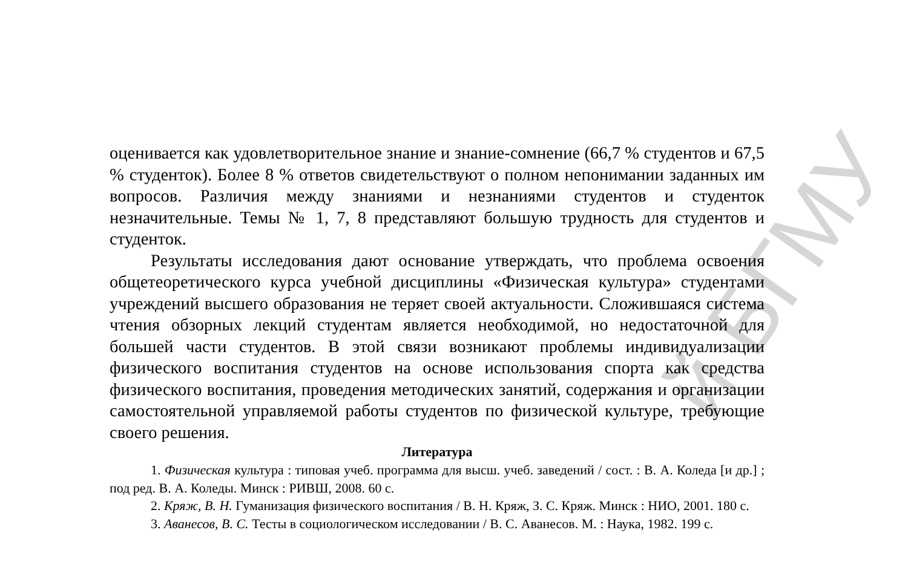оценивается как удовлетворительное знание и знание-сомнение (66,7 % студентов и 67,5 % студенток). Более 8 % ответов свидетельствуют о полном непонимании заданных им вопросов. Различия между знаниями и незнаниями студентов и студенток незначительные. Темы № 1, 7, 8 представляют большую трудность для студентов и студенток.
Результаты исследования дают основание утверждать, что проблема освоения общетеоретического курса учебной дисциплины «Физическая культура» студентами учреждений высшего образования не теряет своей актуальности. Сложившаяся система чтения обзорных лекций студентам является необходимой, но недостаточной для большей части студентов. В этой связи возникают проблемы индивидуализации физического воспитания студентов на основе использования спорта как средства физического воспитания, проведения методических занятий, содержания и организации самостоятельной управляемой работы студентов по физической культуре, требующие своего решения.
Литература
1. Физическая культура : типовая учеб. программа для высш. учеб. заведений / сост. : В. А. Коледа [и др.] ; под ред. В. А. Коледы. Минск : РИВШ, 2008. 60 с.
2. Кряж, В. Н. Гуманизация физического воспитания / В. Н. Кряж, З. С. Кряж. Минск : НИО, 2001. 180 с.
3. Аванесов, В. С. Тесты в социологическом исследовании / В. С. Аванесов. М. : Наука, 1982. 199 с.
й БГМУ